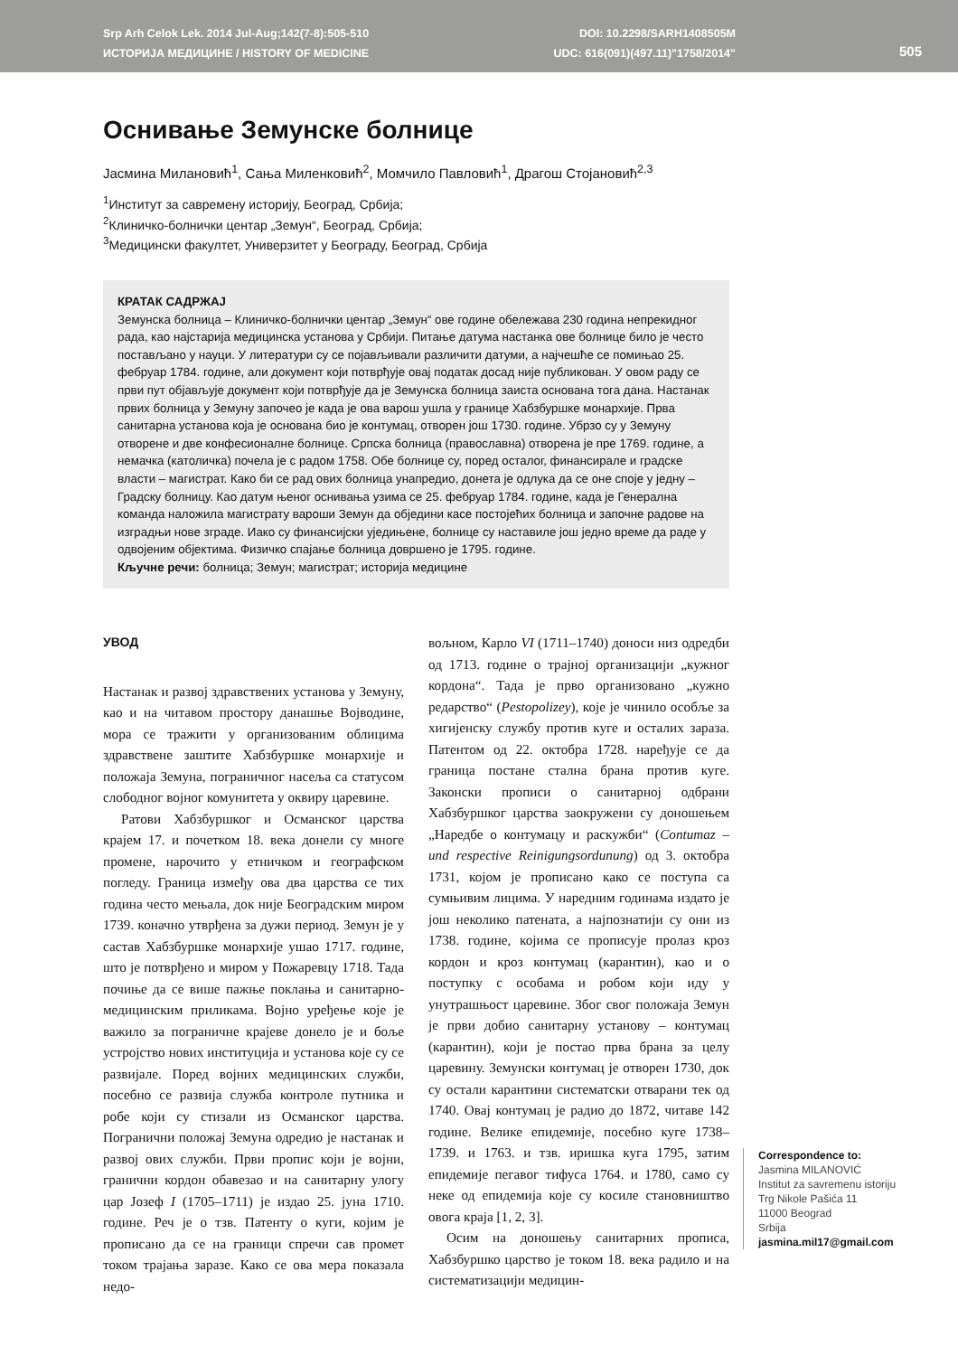Srp Arh Celok Lek. 2014 Jul-Aug;142(7-8):505-510
ИСТОРИЈА МЕДИЦИНЕ / HISTORY OF MEDICINE
DOI: 10.2298/SARH1408505M
UDC: 616(091)(497.11)"1758/2014"
505
Оснивање Земунске болнице
Јасмина Милановић<sup>1</sup>, Сања Миленковић<sup>2</sup>, Момчило Павловић<sup>1</sup>, Драгош Стојановић<sup>2,3</sup>
<sup>1</sup> Институт за савремену историју, Београд, Србија;
<sup>2</sup> Клиничко-болнички центар „Земун“, Београд, Србија;
<sup>3</sup> Медицински факултет, Универзитет у Београду, Београд, Србија
КРАТАК САДРЖАЈ
Земунска болница – Клиничко-болнички центар „Земун“ ове године обележава 230 година непрекидног рада, као најстарија медицинска установа у Србији. Питање датума настанка ове болнице било је често постављано у науци. У литератури су се појављивали различити датуми, а најчешће се помињао 25. фебруар 1784. године, али документ који потврђује овај податак досад није публикован. У овом раду се први пут објављује документ који потврђује да је Земунска болница заиста основана тога дана. Настанак првих болница у Земуну започео је када је ова варош ушла у границе Хабзбуршке монархије. Прва санитарна установа која је основана био је контумац, отворен још 1730. године. Убрзо су у Земуну отворене и две конфесионалне болнице. Српска болница (православна) отворена је пре 1769. године, а немачка (католичка) почела је с радом 1758. Обе болнице су, поред осталог, финансирале и градске власти – магистрат. Како би се рад ових болница унапредио, донета је одлука да се оне споје у једну – Градску болницу. Као датум њеног оснивања узима се 25. фебруар 1784. године, када је Генерална команда наложила магистрату вароши Земун да обједини касе постојећих болница и започне радове на изградњи нове зграде. Иако су финансијски уједињене, болнице су наставиле још једно време да раде у одвојеним објектима. Физичко спајање болница довршено је 1795. године.
Кључне речи: болница; Земун; магистрат; историја медицине
УВОД
Настанак и развој здравствених установа у Земуну, као и на читавом простору данашње Војводине, мора се тражити у организованим облицима здравствене заштите Хабзбуршке монархије и положаја Земуна, пограничног насеља са статусом слободног војног комунитета у оквиру царевине.
Ратови Хабзбуршког и Османског царства крајем 17. и почетком 18. века донели су многе промене, нарочито у етничком и географском погледу. Граница између ова два царства се тих година често мењала, док није Београдским миром 1739. коначно утврђена за дужи период. Земун је у састав Хабзбуршке монархије ушао 1717. године, што је потврђено и миром у Пожаревцу 1718. Тада почиње да се више пажње поклања и санитарно-медицинским приликама. Војно уређење које је важило за пограничне крајеве донело је и боље устројство нових институција и установа које су се развијале. Поред војних медицинских служби, посебно се развија служба контроле путника и робе који су стизали из Османског царства. Погранични положај Земуна одредио је настанак и развој ових служби. Први пропис који је војни, гранични кордон обавезао и на санитарну улогу цар Јозеф I (1705–1711) је издао 25. јуна 1710. године. Реч је о тзв. Патенту о куги, којим је прописано да се на граници спречи сав промет током трајања заразе. Како се ова мера показала недо-
вољном, Карло VI (1711–1740) доноси низ одредби од 1713. године о трајној организацији „кужног кордона“. Тада је прво организовано „кужно редарство“ (Pestopolizey), које је чинило особље за хигијенску службу против куге и осталих зараза. Патентом од 22. октобра 1728. наређује се да граница постане стална брана против куге. Законски прописи о санитарној одбрани Хабзбуршког царства заокружени су доношењем „Наредбе о контумацу и раскужби“ (Contumaz – und respective Reinigungsordunung) од 3. октобра 1731, којом је прописано како се поступа са сумњивим лицима. У наредним годинама издато је још неколико патената, а најпознатији су они из 1738. године, којима се прописује пролаз кроз кордон и кроз контумац (карантин), као и о поступку с особама и робом који иду у унутрашњост царевине. Због свог положаја Земун је први добио санитарну установу – контумац (карантин), који је постао прва брана за целу царевину. Земунски контумац је отворен 1730, док су остали карантини систематски отварани тек од 1740. Овај контумац је радио до 1872, читаве 142 године. Велике епидемије, посебно куге 1738–1739. и 1763. и тзв. иришка куга 1795, затим епидемије пегавог тифуса 1764. и 1780, само су неке од епидемија које су косиле становништво овога краја [1, 2, 3].
Осим на доношењу санитарних прописа, Хабзбуршко царство је током 18. века радило и на систематизацији медицин-
Correspondence to:
Jasmina MILANOVIĆ
Institut za savremenu istoriju
Trg Nikole Pašića 11
11000 Beograd
Srbija
jasmina.mil17@gmail.com